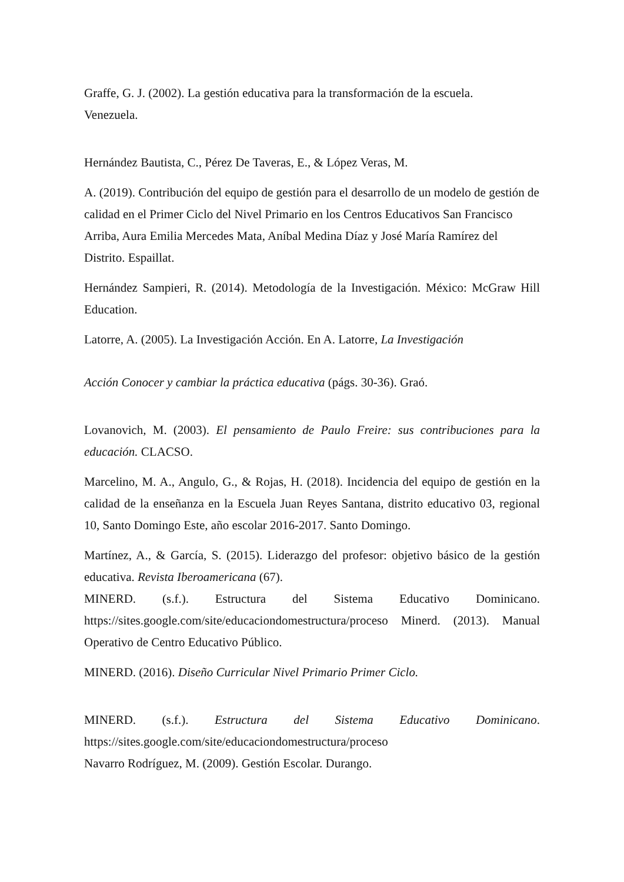Graffe, G. J. (2002). La gestión educativa para la transformación de la escuela.
Venezuela.
Hernández Bautista, C., Pérez De Taveras, E., & López Veras, M.
A. (2019). Contribución del equipo de gestión para el desarrollo de un modelo de gestión de calidad en el Primer Ciclo del Nivel Primario en los Centros Educativos San Francisco Arriba, Aura Emilia Mercedes Mata, Aníbal Medina Díaz y José María Ramírez del Distrito. Espaillat.
Hernández Sampieri, R. (2014). Metodología de la Investigación. México: McGraw Hill Education.
Latorre, A. (2005). La Investigación Acción. En A. Latorre, La Investigación
Acción Conocer y cambiar la práctica educativa (págs. 30-36). Graó.
Lovanovich, M. (2003). El pensamiento de Paulo Freire: sus contribuciones para la educación. CLACSO.
Marcelino, M. A., Angulo, G., & Rojas, H. (2018). Incidencia del equipo de gestión en la calidad de la enseñanza en la Escuela Juan Reyes Santana, distrito educativo 03, regional 10, Santo Domingo Este, año escolar 2016-2017. Santo Domingo.
Martínez, A., & García, S. (2015). Liderazgo del profesor: objetivo básico de la gestión educativa. Revista Iberoamericana (67).
MINERD. (s.f.). Estructura del Sistema Educativo Dominicano. https://sites.google.com/site/educaciondomestructura/proceso Minerd. (2013). Manual Operativo de Centro Educativo Público.
MINERD. (2016). Diseño Curricular Nivel Primario Primer Ciclo.
MINERD. (s.f.). Estructura del Sistema Educativo Dominicano.
https://sites.google.com/site/educaciondomestructura/proceso
Navarro Rodríguez, M. (2009). Gestión Escolar. Durango.